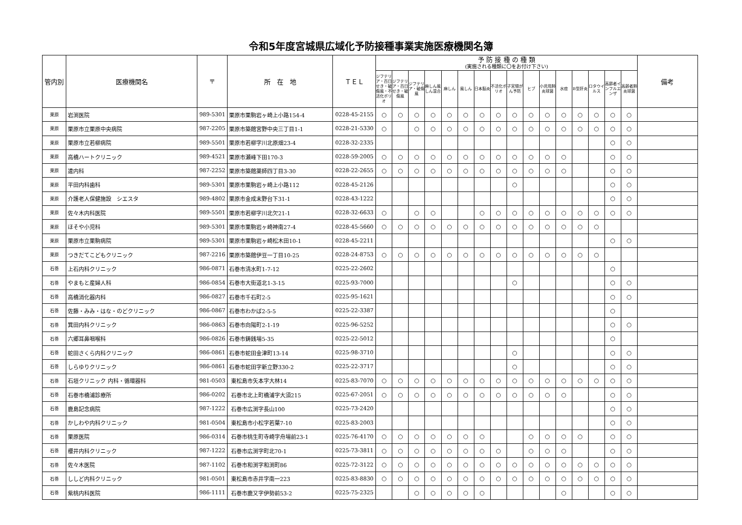令和5年度宮城県広域化予防接種事業実施医療機関名簿
| 管内別 | 医療機関名 | 〒 | 所 在 地 | ＴＥＬ | 予 防 接 種 の 種 類 (実施される種類に〇をお付け下さい) | | | | | | | | | | | | | | | | 備考 |
| --- | --- | --- | --- | --- | --- | --- | --- | --- | --- | --- | --- | --- | --- | --- | --- | --- | --- | --- | --- | --- | --- |
| | | | | | ジフテリア・百日せき・破傷風・不活化ポリオ | ジフテリア・百日せき・破傷風 | ジフテリア・破傷風 | 麻しん風しん混合 | 麻しん | 風しん | 日本脳炎 | 不活化ポリオ | 子宮頸がん予防 | ヒブ | 小児用肺炎球菌 | 水痘 | B型肝炎 | ロタウイルス | 高齢者インフルエンザ | 高齢者肺炎球菌 | |
| 栗原 | 岩渕医院 | 989-5301 | 栗原市栗駒岩ヶ崎上小路154-4 | 0228-45-2155 | ○ | ○ | ○ | ○ | ○ | ○ | ○ | ○ | ○ | ○ | ○ | ○ | ○ | ○ | ○ | ○ | |
| 栗原 | 栗原市立栗原中央病院 | 987-2205 | 栗原市築館宮野中央三丁目1-1 | 0228-21-5330 | ○ | | ○ | ○ | ○ | ○ | ○ | ○ | ○ | ○ | ○ | ○ | ○ | ○ | ○ | ○ | |
| 栗原 | 栗原市立若柳病院 | 989-5501 | 栗原市若柳字川北原畑23-4 | 0228-32-2335 | | | | | | | | | | | | | | | ○ | ○ | |
| 栗原 | 高橋ハートクリニック | 989-4521 | 栗原市瀬峰下田170-3 | 0228-59-2005 | ○ | ○ | ○ | ○ | ○ | ○ | ○ | ○ | ○ | ○ | ○ | ○ | | | ○ | ○ | |
| 栗原 | 逵内科 | 987-2252 | 栗原市築館薬師四丁目3-30 | 0228-22-2655 | ○ | ○ | ○ | ○ | ○ | ○ | ○ | ○ | ○ | ○ | ○ | ○ | | | ○ | ○ | |
| 栗原 | 平田内科歯科 | 989-5301 | 栗原市栗駒岩ヶ崎上小路112 | 0228-45-2126 | | | | | | | | | ○ | | | | | | ○ | ○ | |
| 栗原 | 介護老人保健施設 シエスタ | 989-4802 | 栗原市金成末野台下31-1 | 0228-43-1222 | | | | | | | | | | | | | | | ○ | ○ | |
| 栗原 | 佐々木内科医院 | 989-5501 | 栗原市若柳字川北欠21-1 | 0228-32-6633 | ○ | | ○ | ○ | | | ○ | ○ | ○ | ○ | ○ | ○ | ○ | ○ | ○ | ○ | |
| 栗原 | ほそや小児科 | 989-5301 | 栗原市栗駒岩ヶ崎神南27-4 | 0228-45-5660 | ○ | ○ | ○ | ○ | ○ | ○ | ○ | ○ | ○ | ○ | ○ | ○ | ○ | ○ | | | |
| 栗原 | 栗原市立栗駒病院 | 989-5301 | 栗原市栗駒岩ヶ崎松木田10-1 | 0228-45-2211 | | | | | | | | | | | | | | | ○ | ○ | |
| 栗原 | つきだてこどもクリニック | 987-2216 | 栗原市築館伊豆一丁目10-25 | 0228-24-8753 | ○ | ○ | ○ | ○ | ○ | ○ | ○ | ○ | ○ | ○ | ○ | ○ | ○ | ○ | | | |
| 石巻 | 上石内科クリニック | 986-0871 | 石巻市清水町1-7-12 | 0225-22-2602 | | | | | | | | | | | | | | | ○ | | |
| 石巻 | やまもと産婦人科 | 986-0854 | 石巻市大街道北1-3-15 | 0225-93-7000 | | | | | | | | | ○ | | | | | | ○ | ○ | |
| 石巻 | 高橋消化器内科 | 986-0827 | 石巻市千石町2-5 | 0225-95-1621 | | | | | | | | | | | | | | | ○ | ○ | |
| 石巻 | 佐藤・みみ・はな・のどクリニック | 986-0867 | 石巻市わかば2-5-5 | 0225-22-3387 | | | | | | | | | | | | | | | ○ | | |
| 石巻 | 箕田内科クリニック | 986-0863 | 石巻市向陽町2-1-19 | 0225-96-5252 | | | | | | | | | | | | | | | ○ | ○ | |
| 石巻 | 六郷耳鼻咽喉科 | 986-0826 | 石巻市鋳銭場5-35 | 0225-22-5012 | | | | | | | | | | | | | | | ○ | | |
| 石巻 | 蛇田さくら内科クリニック | 986-0861 | 石巻市蛇田金津町13-14 | 0225-98-3710 | | | | | | | | | ○ | | | | | | ○ | ○ | |
| 石巻 | しらゆりクリニック | 986-0861 | 石巻市蛇田字新立野330-2 | 0225-22-3717 | | | | | | | | | ○ | | | | | | ○ | ○ | |
| 石巻 | 石垣クリニック 内科・循環器科 | 981-0503 | 東松島市矢本字大林14 | 0225-83-7070 | ○ | ○ | ○ | ○ | ○ | ○ | ○ | ○ | ○ | ○ | ○ | ○ | ○ | ○ | ○ | ○ | |
| 石巻 | 石巻市橋浦診療所 | 986-0202 | 石巻市北上町橋浦字大須215 | 0225-67-2051 | ○ | ○ | ○ | ○ | ○ | ○ | ○ | ○ | ○ | ○ | ○ | ○ | | | ○ | ○ | |
| 石巻 | 鹿島記念病院 | 987-1222 | 石巻市広渕字長山100 | 0225-73-2420 | | | | | | | | | | | | | | | ○ | ○ | |
| 石巻 | かしわや内科クリニック | 981-0504 | 東松島市小松字若葉7-10 | 0225-83-2003 | | | | | | | | | | | | | | | ○ | ○ | |
| 石巻 | 栗原医院 | 986-0314 | 石巻市桃生町寺崎字舟場前23-1 | 0225-76-4170 | ○ | ○ | ○ | ○ | ○ | ○ | ○ | | | ○ | ○ | ○ | ○ | | ○ | ○ | |
| 石巻 | 櫻井内科クリニック | 987-1222 | 石巻市広渕字町北70-1 | 0225-73-3811 | ○ | ○ | ○ | ○ | ○ | ○ | ○ | ○ | | ○ | ○ | ○ | | | ○ | ○ | |
| 石巻 | 佐々木医院 | 987-1102 | 石巻市和渕字和渕町86 | 0225-72-3122 | ○ | ○ | ○ | ○ | ○ | ○ | ○ | ○ | ○ | ○ | ○ | ○ | ○ | ○ | ○ | ○ | |
| 石巻 | ししど内科クリニック | 981-0501 | 東松島市赤井字南一223 | 0225-83-8830 | ○ | ○ | ○ | ○ | ○ | ○ | ○ | ○ | ○ | ○ | ○ | ○ | ○ | ○ | ○ | ○ | |
| 石巻 | 紫桃内科医院 | 986-1111 | 石巻市鹿又字伊勢前53-2 | 0225-75-2325 | | | ○ | ○ | ○ | ○ | ○ | | | | | ○ | | | ○ | ○ | |